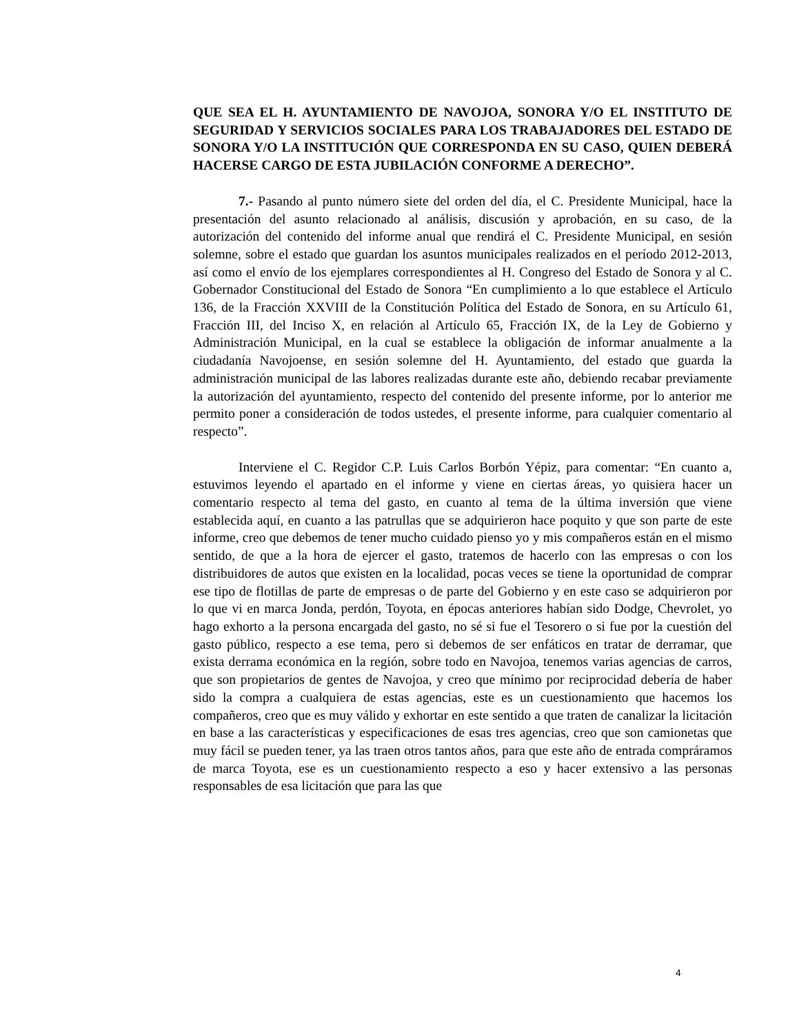QUE SEA EL H. AYUNTAMIENTO DE NAVOJOA, SONORA Y/O EL INSTITUTO DE SEGURIDAD Y SERVICIOS SOCIALES PARA LOS TRABAJADORES DEL ESTADO DE SONORA Y/O LA INSTITUCIÓN QUE CORRESPONDA EN SU CASO, QUIEN DEBERÁ HACERSE CARGO DE ESTA JUBILACIÓN CONFORME A DERECHO”.
7.- Pasando al punto número siete del orden del día, el C. Presidente Municipal, hace la presentación del asunto relacionado al análisis, discusión y aprobación, en su caso, de la autorización del contenido del informe anual que rendirá el C. Presidente Municipal, en sesión solemne, sobre el estado que guardan los asuntos municipales realizados en el período 2012-2013, así como el envío de los ejemplares correspondientes al H. Congreso del Estado de Sonora y al C. Gobernador Constitucional del Estado de Sonora “En cumplimiento a lo que establece el Artículo 136, de la Fracción XXVIII de la Constitución Política del Estado de Sonora, en su Artículo 61, Fracción III, del Inciso X, en relación al Artículo 65, Fracción IX, de la Ley de Gobierno y Administración Municipal, en la cual se establece la obligación de informar anualmente a la ciudadanía Navojoense, en sesión solemne del H. Ayuntamiento, del estado que guarda la administración municipal de las labores realizadas durante este año, debiendo recabar previamente la autorización del ayuntamiento, respecto del contenido del presente informe, por lo anterior me permito poner a consideración de todos ustedes, el presente informe, para cualquier comentario al respecto”.
Interviene el C. Regidor C.P. Luis Carlos Borbón Yépiz, para comentar: “En cuanto a, estuvimos leyendo el apartado en el informe y viene en ciertas áreas, yo quisiera hacer un comentario respecto al tema del gasto, en cuanto al tema de la última inversión que viene establecida aquí, en cuanto a las patrullas que se adquirieron hace poquito y que son parte de este informe, creo que debemos de tener mucho cuidado pienso yo y mis compañeros están en el mismo sentido, de que a la hora de ejercer el gasto, tratemos de hacerlo con las empresas o con los distribuidores de autos que existen en la localidad, pocas veces se tiene la oportunidad de comprar ese tipo de flotillas de parte de empresas o de parte del Gobierno y en este caso se adquirieron por lo que vi en marca Jonda, perdón, Toyota, en épocas anteriores habían sido Dodge, Chevrolet, yo hago exhorto a la persona encargada del gasto, no sé si fue el Tesorero o si fue por la cuestión del gasto público, respecto a ese tema, pero si debemos de ser enfáticos en tratar de derramar, que exista derrama económica en la región, sobre todo en Navojoa, tenemos varias agencias de carros, que son propietarios de gentes de Navojoa, y creo que mínimo por reciprocidad debería de haber sido la compra a cualquiera de estas agencias, este es un cuestionamiento que hacemos los compañeros, creo que es muy válido y exhortar en este sentido a que traten de canalizar la licitación en base a las características y especificaciones de esas tres agencias, creo que son camionetas que muy fácil se pueden tener, ya las traen otros tantos años, para que este año de entrada compráramos de marca Toyota, ese es un cuestionamiento respecto a eso y hacer extensivo a las personas responsables de esa licitación que para las que
4